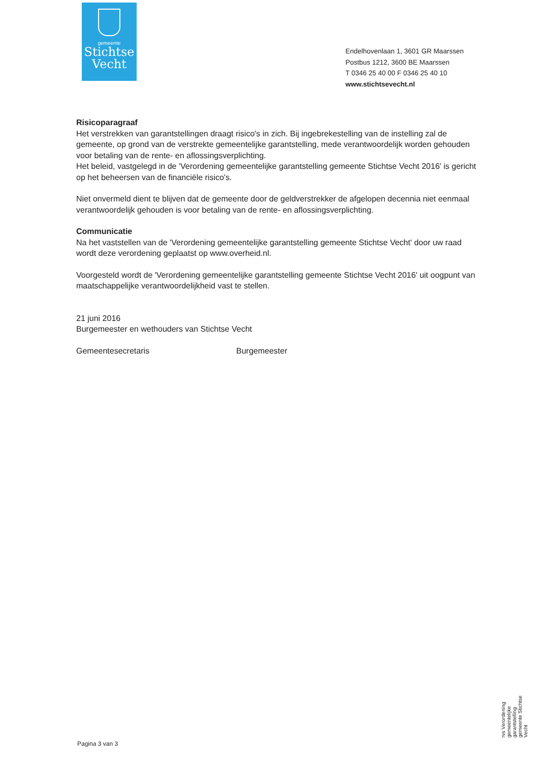gemeente
Stichtse
Vecht
Endelhovenlaan 1, 3601 GR Maarssen
Postbus 1212, 3600 BE Maarssen
T 0346 25 40 00 F 0346 25 40 10
www.stichtsevecht.nl
Risicoparagraaf
Het verstrekken van garantstellingen draagt risico's in zich. Bij ingebrekestelling van de instelling zal de gemeente, op grond van de verstrekte gemeentelijke garantstelling, mede verantwoordelijk worden gehouden voor betaling van de rente- en aflossingsverplichting.
Het beleid, vastgelegd in de 'Verordening gemeentelijke garantstelling gemeente Stichtse Vecht 2016' is gericht op het beheersen van de financiële risico's.
Niet onvermeld dient te blijven dat de gemeente door de geldverstrekker de afgelopen decennia niet eenmaal verantwoordelijk gehouden is voor betaling van de rente- en aflossingsverplichting.
Communicatie
Na het vaststellen van de 'Verordening gemeentelijke garantstelling gemeente Stichtse Vecht' door uw raad wordt deze verordening geplaatst op www.overheid.nl.
Voorgesteld wordt de 'Verordening gemeentelijke garantstelling gemeente Stichtse Vecht 2016' uit oogpunt van maatschappelijke verantwoordelijkheid vast te stellen.
21 juni 2016
Burgemeester en wethouders van Stichtse Vecht
Gemeentesecretaris Burgemeester
Pagina 3 van 3
rvs Verordening gemeentelijke
garantstelling gemeente Stichtse Vecht